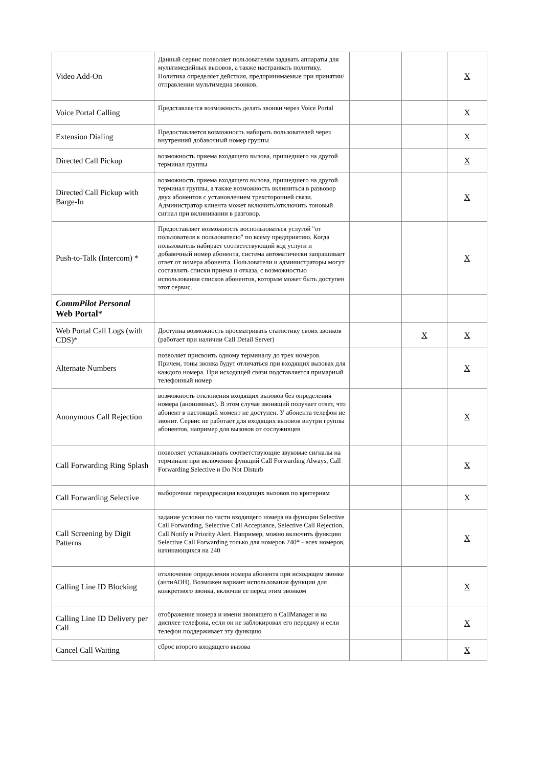| Video Add-On | Данный сервис позволяет пользователям задавать аппараты для мультимедийных вызовов, а также настраивать политику. Политика определяет действия, предпринимаемые при принятии/отправлении мультимедиа звонков. | | | X |
| Voice Portal Calling | Представляется возможность делать звонки через Voice Portal | | | X |
| Extension Dialing | Предоставляется возможность набирать пользователей через внутренний добавочный номер группы | | | X |
| Directed Call Pickup | возможность приема входящего вызова, пришедшего на другой терминал группы | | | X |
| Directed Call Pickup with Barge-In | возможность приема входящего вызова, пришедшего на другой терминал группы, а также возможность вклиниться в развовор двух абонентов с установлением трехсторонней связи. Администратор клиента может включить/отключить тоновый сигнал при вклинивании в разговор. | | | X |
| Push-to-Talk (Intercom) * | Предоставляет возможность воспользоваться услугой "от пользователя к пользователю" по всему предприятию. Когда пользователь набирает соответствующий код услуги и добавочный номер абонента, система автоматически запрашивает ответ от номера абонента. Пользователи и администраторы могут составлять списки приема и отказа, с возможностью использования списков абонентов, которым может быть доступен этот сервис. | | | X |
| CommPilot Personal Web Portal * | | | | |
| Web Portal Call Logs (with CDS)* | Доступна возможность просматривать статистику своих звонков (работает при наличии Call Detail Server) | | X | X |
| Alternate Numbers | позволяет присвоить одному терминалу до трех номеров. Причем, тоны звонка будут отличаться при входящих вызовах для каждого номера. При исходящей связи подставляется примарный телефонный номер | | | X |
| Anonymous Call Rejection | возможность отклонения входящих вызовов без определения номера (анонимных). В этом случае звонящий получает ответ, что абонент в настоящий момент не доступен. У абонента телефон не звонит. Сервис не работает для входящих вызовов внутри группы абонентов, например для вызовов от сослуживцев | | | X |
| Call Forwarding Ring Splash | позволяет устанавливать соответствующие звуковые сигналы на терминале при включении функций Call Forwarding Always, Call Forwarding Selective и Do Not Disturb | | | X |
| Call Forwarding Selective | выборочная переадресация входящих вызовов по критериям | | | X |
| Call Screening by Digit Patterns | задание условия по части входящего номера на функции Selective Call Forwarding, Selective Call Acceptance, Selective Call Rejection, Call Notify и Priority Alert. Например, можно включить функцию Selective Call Forwarding только для номеров 240* - всех номеров, начинающихся на 240 | | | X |
| Calling Line ID Blocking | отключение определения номера абонента при исходящем звонке (антиАОН). Возможен вариант использования функции для конкретного звонка, включив ее перед этим звонком | | | X |
| Calling Line ID Delivery per Call | отображение номера и имени звонящего в CallManager и на дисплее телефона, если он не заблокировал его передачу и если телефон поддерживает эту функцию | | | X |
| Cancel Call Waiting | сброс второго входящего вызова | | | X |